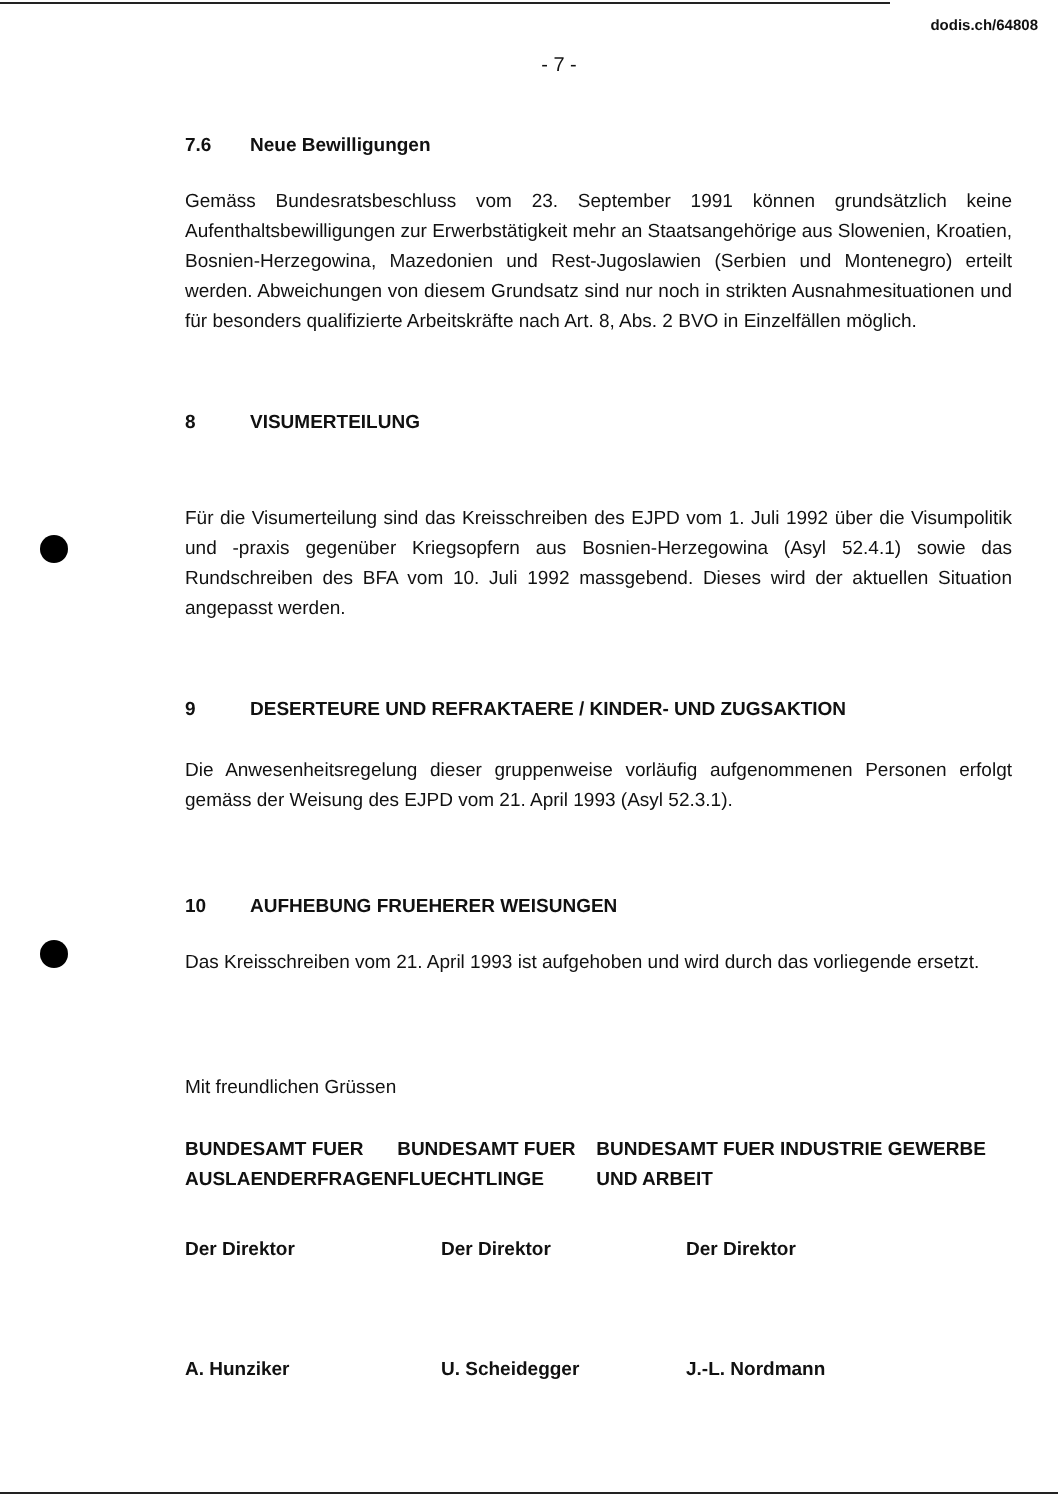dodis.ch/64808
- 7 -
7.6 Neue Bewilligungen
Gemäss Bundesratsbeschluss vom 23. September 1991 können grundsätzlich keine Aufenthaltsbewilligungen zur Erwerbstätigkeit mehr an Staatsangehörige aus Slowenien, Kroatien, Bosnien-Herzegowina, Mazedonien und Rest-Jugoslawien (Serbien und Montenegro) erteilt werden. Abweichungen von diesem Grundsatz sind nur noch in strikten Ausnahmesituationen und für besonders qualifizierte Arbeitskräfte nach Art. 8, Abs. 2 BVO in Einzelfällen möglich.
8 VISUMERTEILUNG
Für die Visumerteilung sind das Kreisschreiben des EJPD vom 1. Juli 1992 über die Visumpolitik und -praxis gegenüber Kriegsopfern aus Bosnien-Herzegowina (Asyl 52.4.1) sowie das Rundschreiben des BFA vom 10. Juli 1992 massgebend. Dieses wird der aktuellen Situation angepasst werden.
9 DESERTEURE UND REFRAKTAERE / KINDER- UND ZUGSAKTION
Die Anwesenheitsregelung dieser gruppenweise vorläufig aufgenommenen Personen erfolgt gemäss der Weisung des EJPD vom 21. April 1993 (Asyl 52.3.1).
10 AUFHEBUNG FRUEHERER WEISUNGEN
Das Kreisschreiben vom 21. April 1993 ist aufgehoben und wird durch das vorliegende ersetzt.
Mit freundlichen Grüssen
BUNDESAMT FUER AUSLAENDERFRAGEN
BUNDESAMT FUER FLUECHTLINGE
BUNDESAMT FUER INDUSTRIE GEWERBE UND ARBEIT
Der Direktor Der Direktor Der Direktor
A. Hunziker U. Scheidegger J.-L. Nordmann